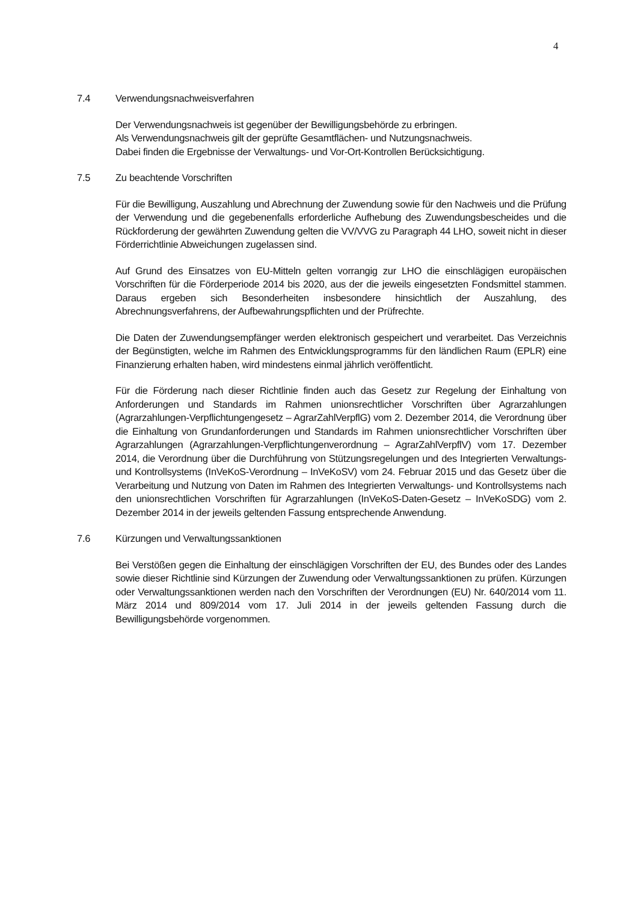4
7.4 Verwendungsnachweisverfahren
Der Verwendungsnachweis ist gegenüber der Bewilligungsbehörde zu erbringen.
Als Verwendungsnachweis gilt der geprüfte Gesamtflächen- und Nutzungsnachweis.
Dabei finden die Ergebnisse der Verwaltungs- und Vor-Ort-Kontrollen Berücksichtigung.
7.5 Zu beachtende Vorschriften
Für die Bewilligung, Auszahlung und Abrechnung der Zuwendung sowie für den Nachweis und die Prüfung der Verwendung und die gegebenenfalls erforderliche Aufhebung des Zuwendungsbescheides und die Rückforderung der gewährten Zuwendung gelten die VV/VVG zu Paragraph 44 LHO, soweit nicht in dieser Förderrichtlinie Abweichungen zugelassen sind.
Auf Grund des Einsatzes von EU-Mitteln gelten vorrangig zur LHO die einschlägigen europäischen Vorschriften für die Förderperiode 2014 bis 2020, aus der die jeweils eingesetzten Fondsmittel stammen. Daraus ergeben sich Besonderheiten insbesondere hinsichtlich der Auszahlung, des Abrechnungsverfahrens, der Aufbewahrungspflichten und der Prüfrechte.
Die Daten der Zuwendungsempfänger werden elektronisch gespeichert und verarbeitet. Das Verzeichnis der Begünstigten, welche im Rahmen des Entwicklungsprogramms für den ländlichen Raum (EPLR) eine Finanzierung erhalten haben, wird mindestens einmal jährlich veröffentlicht.
Für die Förderung nach dieser Richtlinie finden auch das Gesetz zur Regelung der Einhaltung von Anforderungen und Standards im Rahmen unionsrechtlicher Vorschriften über Agrarzahlungen (Agrarzahlungen-Verpflichtungengesetz – AgrarZahlVerpflG) vom 2. Dezember 2014, die Verordnung über die Einhaltung von Grundanforderungen und Standards im Rahmen unionsrechtlicher Vorschriften über Agrarzahlungen (Agrarzahlungen-Verpflichtungenverordnung – AgrarZahlVerpflV) vom 17. Dezember 2014, die Verordnung über die Durchführung von Stützungsregelungen und des Integrierten Verwaltungs- und Kontrollsystems (InVeKoS-Verordnung – InVeKoSV) vom 24. Februar 2015 und das Gesetz über die Verarbeitung und Nutzung von Daten im Rahmen des Integrierten Verwaltungs- und Kontrollsystems nach den unionsrechtlichen Vorschriften für Agrarzahlungen (InVeKoS-Daten-Gesetz – InVeKoSDG) vom 2. Dezember 2014 in der jeweils geltenden Fassung entsprechende Anwendung.
7.6 Kürzungen und Verwaltungssanktionen
Bei Verstößen gegen die Einhaltung der einschlägigen Vorschriften der EU, des Bundes oder des Landes sowie dieser Richtlinie sind Kürzungen der Zuwendung oder Verwaltungssanktionen zu prüfen. Kürzungen oder Verwaltungssanktionen werden nach den Vorschriften der Verordnungen (EU) Nr. 640/2014 vom 11. März 2014 und 809/2014 vom 17. Juli 2014 in der jeweils geltenden Fassung durch die Bewilligungsbehörde vorgenommen.